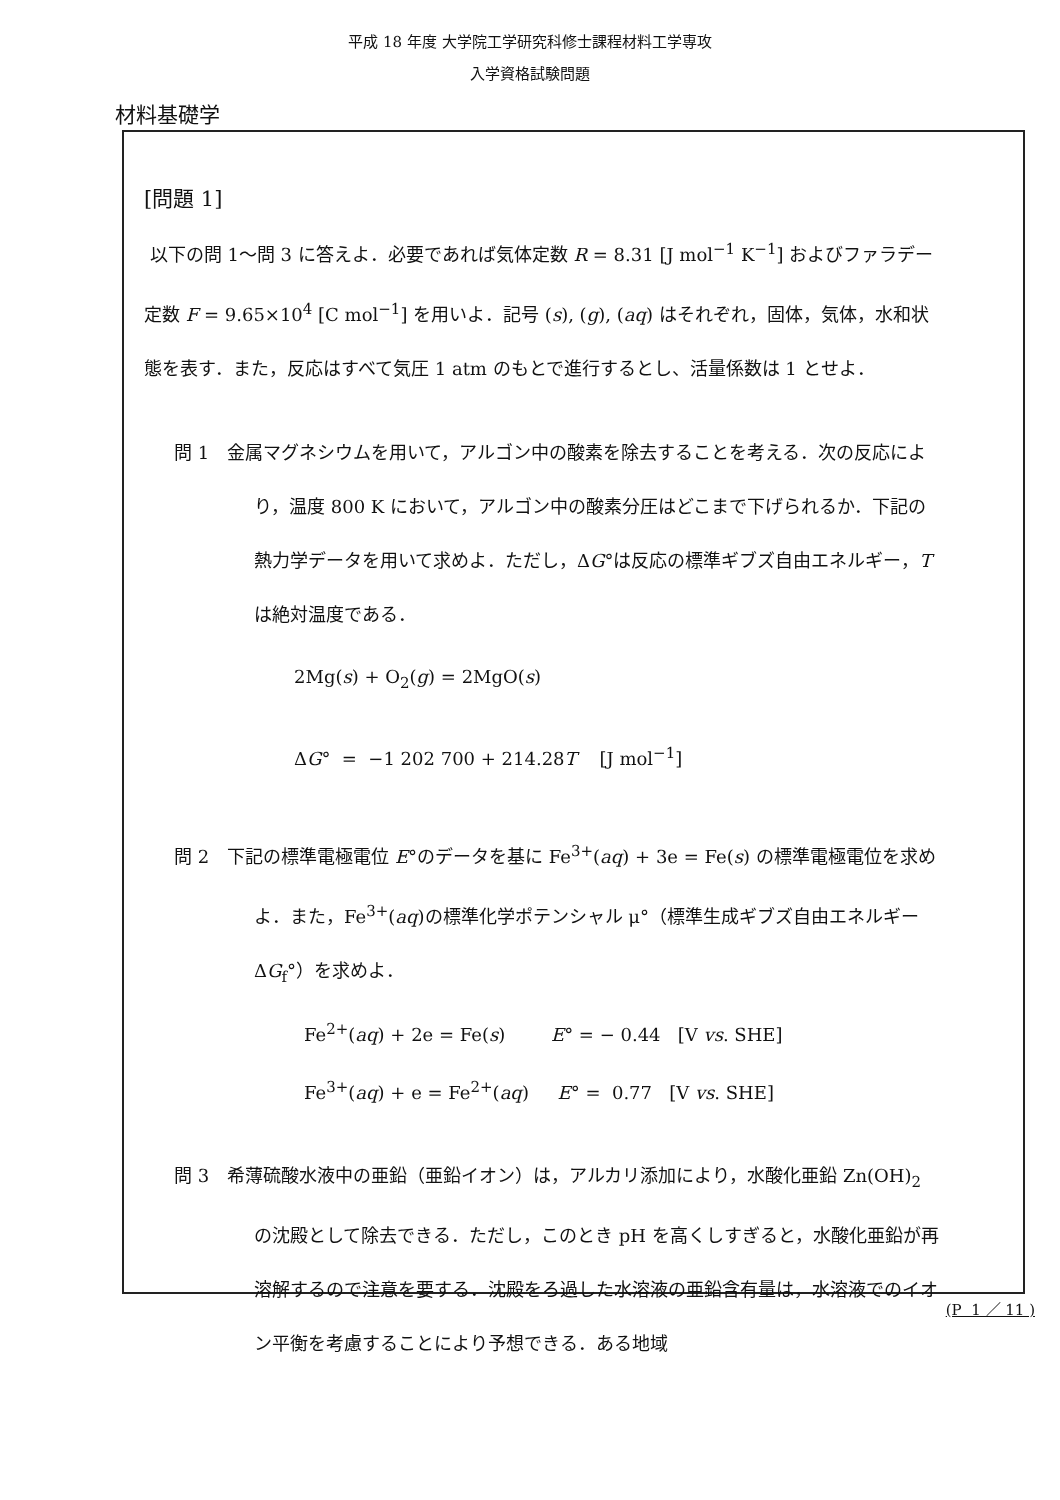平成 18 年度 大学院工学研究科修士課程材料工学専攻
入学資格試験問題
材料基礎学
[問題 1]
以下の問 1～問 3 に答えよ．必要であれば気体定数 R = 8.31 [J mol<sup>−1</sup> K<sup>−1</sup>] およびファラデー定数 F = 9.65×10<sup>4</sup> [C mol<sup>−1</sup>] を用いよ．記号 (s), (g), (aq) はそれぞれ，固体，気体，水和状態を表す．また，反応はすべて気圧 1 atm のもとで進行するとし、活量係数は 1 とせよ．
問 1　金属マグネシウムを用いて，アルゴン中の酸素を除去することを考える．次の反応により，温度 800 K において，アルゴン中の酸素分圧はどこまで下げられるか．下記の熱力学データを用いて求めよ．ただし，ΔG°は反応の標準ギブズ自由エネルギー，T は絶対温度である．
2Mg(s) + O<sub>2</sub>(g) = 2MgO(s)
ΔG° = −1 202 700 + 214.28T [J mol<sup>−1</sup>]
問 2　下記の標準電極電位 E°のデータを基に Fe<sup>3+</sup>(aq) + 3e = Fe(s) の標準電極電位を求めよ．また，Fe<sup>3+</sup>(aq)の標準化学ポテンシャル μ°（標準生成ギブズ自由エネルギーΔG<sub>f</sub>°）を求めよ．
Fe<sup>2+</sup>(aq) + 2e = Fe(s) E° = − 0.44 [V vs. SHE]
Fe<sup>3+</sup>(aq) + e = Fe<sup>2+</sup>(aq) E° = 0.77 [V vs. SHE]
問 3　希薄硫酸水液中の亜鉛（亜鉛イオン）は，アルカリ添加により，水酸化亜鉛 Zn(OH)<sub>2</sub> の沈殿として除去できる．ただし，このとき pH を高くしすぎると，水酸化亜鉛が再溶解するので注意を要する．沈殿をろ過した水溶液の亜鉛含有量は，水溶液でのイオン平衡を考慮することにより予想できる．ある地域
(P 1 ／ 11 )